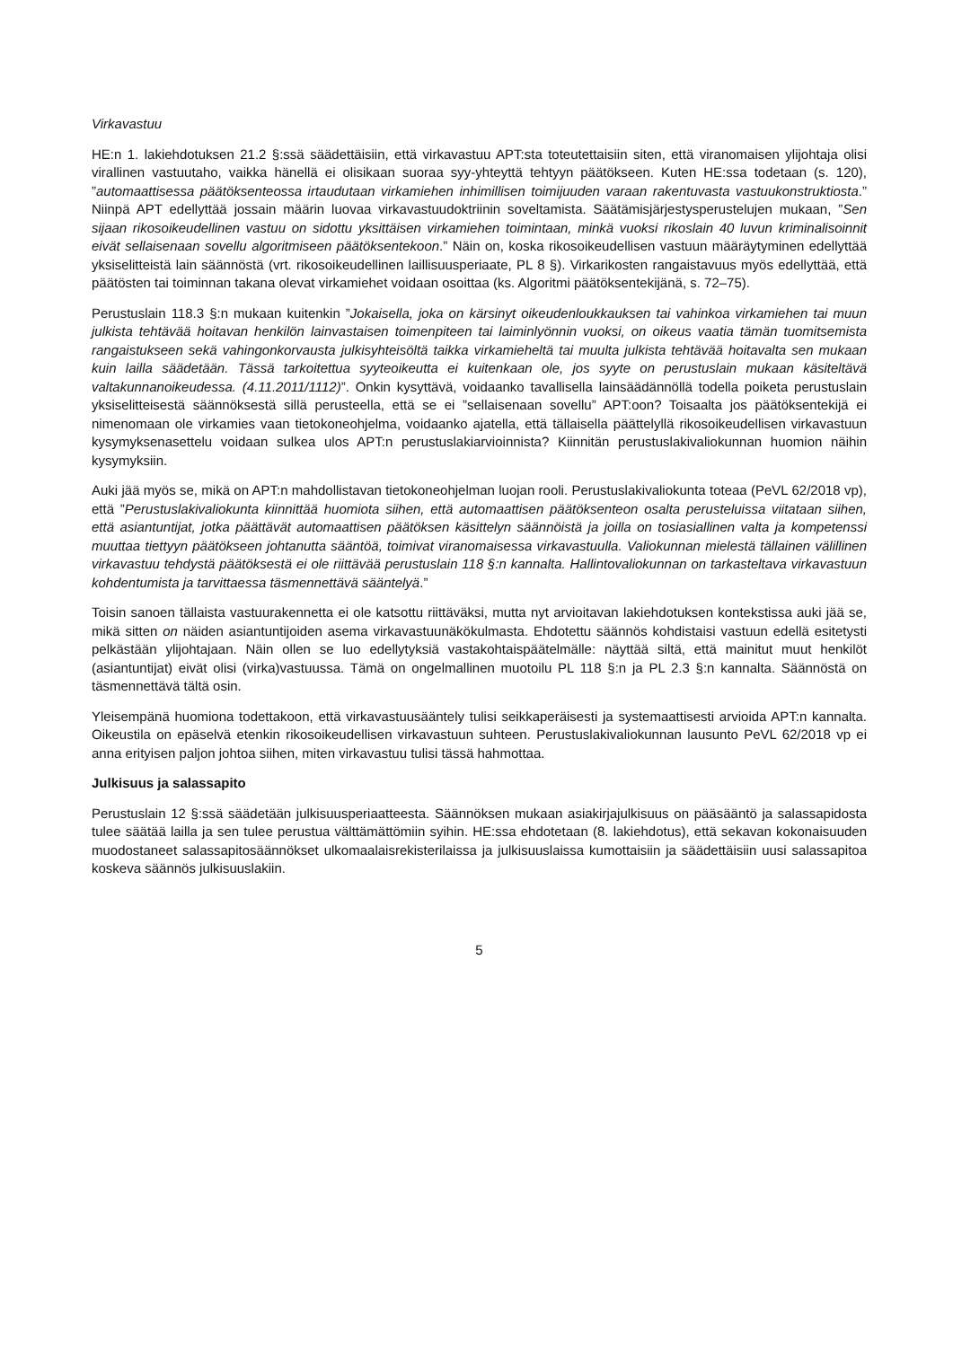Virkavastuu
HE:n 1. lakiehdotuksen 21.2 §:ssä säädettäisiin, että virkavastuu APT:sta toteutettaisiin siten, että viranomaisen ylijohtaja olisi virallinen vastuutaho, vaikka hänellä ei olisikaan suoraa syy-yhteyttä tehtyyn päätökseen. Kuten HE:ssa todetaan (s. 120), ”automaattisessa päätöksenteossa irtaudutaan virkamiehen inhimillisen toimijuuden varaan rakentuvasta vastuukonstruktiosta.” Niinpä APT edellyttää jossain määrin luovaa virkavastuudoktriinin soveltamista. Säätämisjärjestysperustelujen mukaan, ”Sen sijaan rikosoikeudellinen vastuu on sidottu yksittäisen virkamiehen toimintaan, minkä vuoksi rikoslain 40 luvun kriminalisoinnit eivät sellaisenaan sovellu algoritmiseen päätöksentekoon.” Näin on, koska rikosoikeudellisen vastuun määräytyminen edellyttää yksiselitteistä lain säännöstä (vrt. rikosoikeudellinen laillisuusperiaate, PL 8 §). Virkarikosten rangaistavuus myös edellyttää, että päätösten tai toiminnan takana olevat virkamiehet voidaan osoittaa (ks. Algoritmi päätöksentekijänä, s. 72–75).
Perustuslain 118.3 §:n mukaan kuitenkin ”Jokaisella, joka on kärsinyt oikeudenloukkauksen tai vahinkoa virkamiehen tai muun julkista tehtävää hoitavan henkilön lainvastaisen toimenpiteen tai laiminlyönnin vuoksi, on oikeus vaatia tämän tuomitsemista rangaistukseen sekä vahingonkorvausta julkisyhteisöltä taikka virkamieheltä tai muulta julkista tehtävää hoitavalta sen mukaan kuin lailla säädetään. Tässä tarkoitettua syyteoikeutta ei kuitenkaan ole, jos syyte on perustuslain mukaan käsiteltävä valtakunnanoikeudessa. (4.11.2011/1112)”. Onkin kysyttävä, voidaanko tavallisella lainsäädännöllä todella poiketa perustuslain yksiselitteisestä säännöksestä sillä perusteella, että se ei ”sellaisenaan sovellu” APT:oon? Toisaalta jos päätöksentekijä ei nimenomaan ole virkamies vaan tietokoneohjelma, voidaanko ajatella, että tällaisella päättelyllä rikosoikeudellisen virkavastuun kysymyksenasettelu voidaan sulkea ulos APT:n perustuslakiarvioinnista? Kiinnitän perustuslakivaliokunnan huomion näihin kysymyksiin.
Auki jää myös se, mikä on APT:n mahdollistavan tietokoneohjelman luojan rooli. Perustuslakivaliokunta toteaa (PeVL 62/2018 vp), että ”Perustuslakivaliokunta kiinnittää huomiota siihen, että automaattisen päätöksenteon osalta perusteluissa viitataan siihen, että asiantuntijat, jotka päättävät automaattisen päätöksen käsittelyn säännöistä ja joilla on tosiasiallinen valta ja kompetenssi muuttaa tiettyyn päätökseen johtanutta sääntöä, toimivat viranomaisessa virkavastuulla. Valiokunnan mielestä tällainen välillinen virkavastuu tehdystä päätöksestä ei ole riittävää perustuslain 118 §:n kannalta. Hallintovaliokunnan on tarkasteltava virkavastuun kohdentumista ja tarvittaessa täsmennettävä sääntelyä.”
Toisin sanoen tällaista vastuurakennetta ei ole katsottu riittäväksi, mutta nyt arvioitavan lakiehdotuksen kontekstissa auki jää se, mikä sitten on näiden asiantuntijoiden asema virkavastuunäkökulmasta. Ehdotettu säännös kohdistaisi vastuun edellä esitetysti pelkästään ylijohtajaan. Näin ollen se luo edellytyksiä vastakohtaispäätelmälle: näyttää siltä, että mainitut muut henkilöt (asiantuntijat) eivät olisi (virka)vastuussa. Tämä on ongelmallinen muotoilu PL 118 §:n ja PL 2.3 §:n kannalta. Säännöstä on täsmennettävä tältä osin.
Yleisempänä huomiona todettakoon, että virkavastuusääntely tulisi seikkaperäisesti ja systemaattisesti arvioida APT:n kannalta. Oikeustila on epäselvä etenkin rikosoikeudellisen virkavastuun suhteen. Perustuslakivaliokunnan lausunto PeVL 62/2018 vp ei anna erityisen paljon johtoa siihen, miten virkavastuu tulisi tässä hahmottaa.
Julkisuus ja salassapito
Perustuslain 12 §:ssä säädetään julkisuusperiaatteesta. Säännöksen mukaan asiakirjajulkisuus on pääsääntö ja salassapidosta tulee säätää lailla ja sen tulee perustua välttämättömiin syihin. HE:ssa ehdotetaan (8. lakiehdotus), että sekavan kokonaisuuden muodostaneet salassapitosäännökset ulkomaalaisrekisterilaissa ja julkisuuslaissa kumottaisiin ja säädettäisiin uusi salassapitoa koskeva säännös julkisuuslakiin.
5